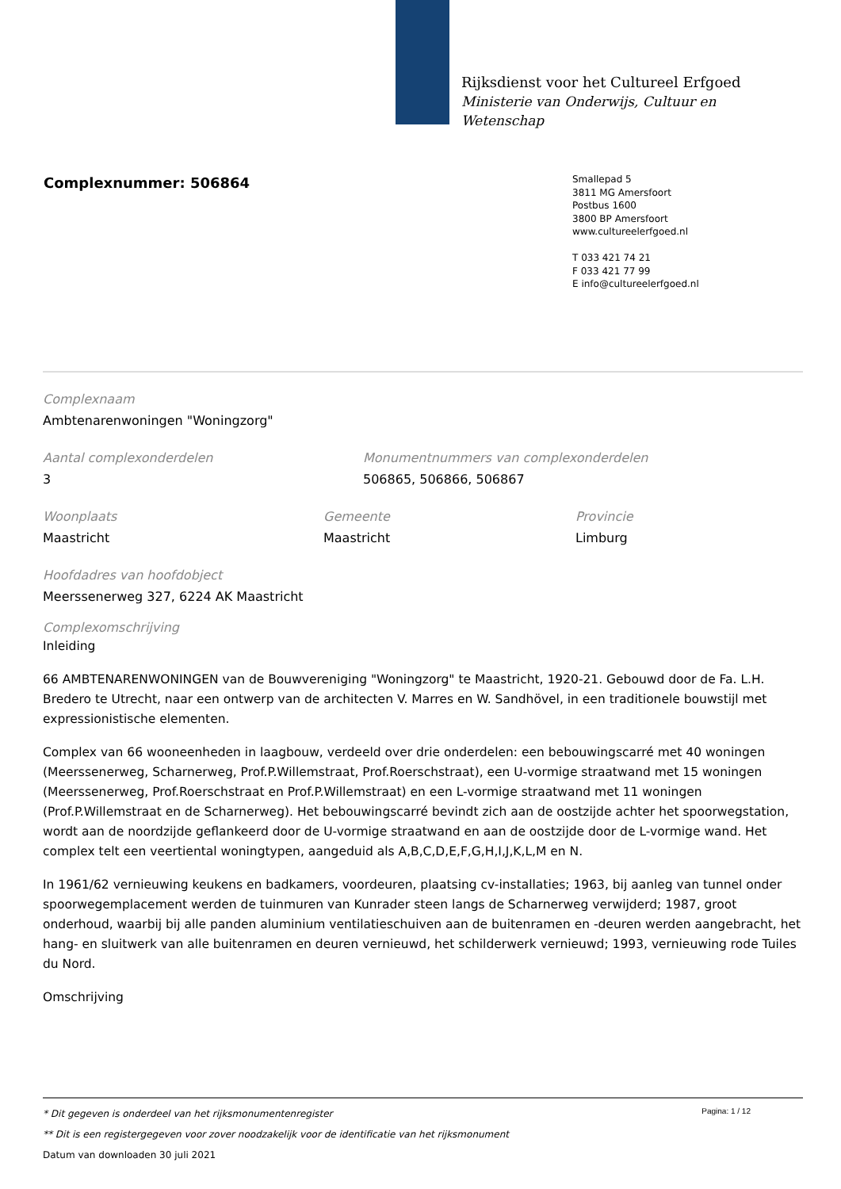Rijksdienst voor het Cultureel Erfgoed
Ministerie van Onderwijs, Cultuur en
Wetenschap
Complexnummer: 506864
Smallepad 5
3811 MG Amersfoort
Postbus 1600
3800 BP Amersfoort
www.cultureelerfgoed.nl
T 033 421 74 21
F 033 421 77 99
E info@cultureelerfgoed.nl
Complexnaam
Ambtenarenwoningen "Woningzorg"
Aantal complexonderdelen
3
Monumentnummers van complexonderdelen
506865, 506866, 506867
Woonplaats
Maastricht
Gemeente
Maastricht
Provincie
Limburg
Hoofdadres van hoofdobject
Meerssenerweg 327, 6224 AK Maastricht
Complexomschrijving
Inleiding
66 AMBTENARENWONINGEN van de Bouwvereniging "Woningzorg" te Maastricht, 1920-21. Gebouwd door de Fa. L.H. Bredero te Utrecht, naar een ontwerp van de architecten V. Marres en W. Sandhövel, in een traditionele bouwstijl met expressionistische elementen.
Complex van 66 wooneenheden in laagbouw, verdeeld over drie onderdelen: een bebouwingscarré met 40 woningen (Meerssenerweg, Scharnerweg, Prof.P.Willemstraat, Prof.Roerschstraat), een U-vormige straatwand met 15 woningen (Meerssenerweg, Prof.Roerschstraat en Prof.P.Willemstraat) en een L-vormige straatwand met 11 woningen (Prof.P.Willemstraat en de Scharnerweg). Het bebouwingscarré bevindt zich aan de oostzijde achter het spoorwegstation, wordt aan de noordzijde geflankeerd door de U-vormige straatwand en aan de oostzijde door de L-vormige wand. Het complex telt een veertiental woningtypen, aangeduid als A,B,C,D,E,F,G,H,I,J,K,L,M en N.
In 1961/62 vernieuwing keukens en badkamers, voordeuren, plaatsing cv-installaties; 1963, bij aanleg van tunnel onder spoorwegemplacement werden de tuinmuren van Kunrader steen langs de Scharnerweg verwijderd; 1987, groot onderhoud, waarbij bij alle panden aluminium ventilatieschuiven aan de buitenramen en -deuren werden aangebracht, het hang- en sluitwerk van alle buitenramen en deuren vernieuwd, het schilderwerk vernieuwd; 1993, vernieuwing rode Tuiles du Nord.
Omschrijving
Pagina: 1 / 12
* Dit gegeven is onderdeel van het rijksmonumentenregister
** Dit is een registergegeven voor zover noodzakelijk voor de identificatie van het rijksmonument
Datum van downloaden 30 juli 2021